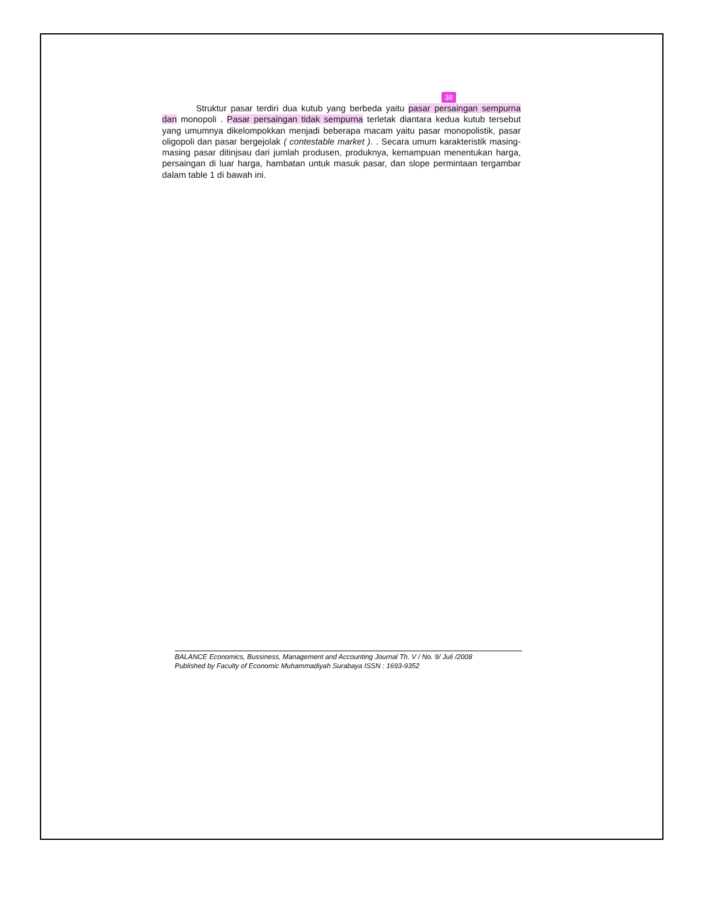38
Struktur pasar terdiri dua kutub yang berbeda yaitu pasar persaingan sempurna dan monopoli . Pasar persaingan tidak sempurna terletak diantara kedua kutub tersebut yang umumnya dikelompokkan menjadi beberapa macam yaitu pasar monopolistik, pasar oligopoli dan pasar bergejolak ( contestable market ). . Secara umum karakteristik masing-masing pasar ditinjsau dari jumlah produsen, produknya, kemampuan menentukan harga, persaingan di luar harga, hambatan untuk masuk pasar, dan slope permintaan tergambar dalam table 1 di bawah ini.
BALANCE Economics, Bussiness, Management and Accounting Journal Th. V / No. 9/ Juli /2008
Published by Faculty of Economic Muhammadiyah Surabaya ISSN : 1693-9352